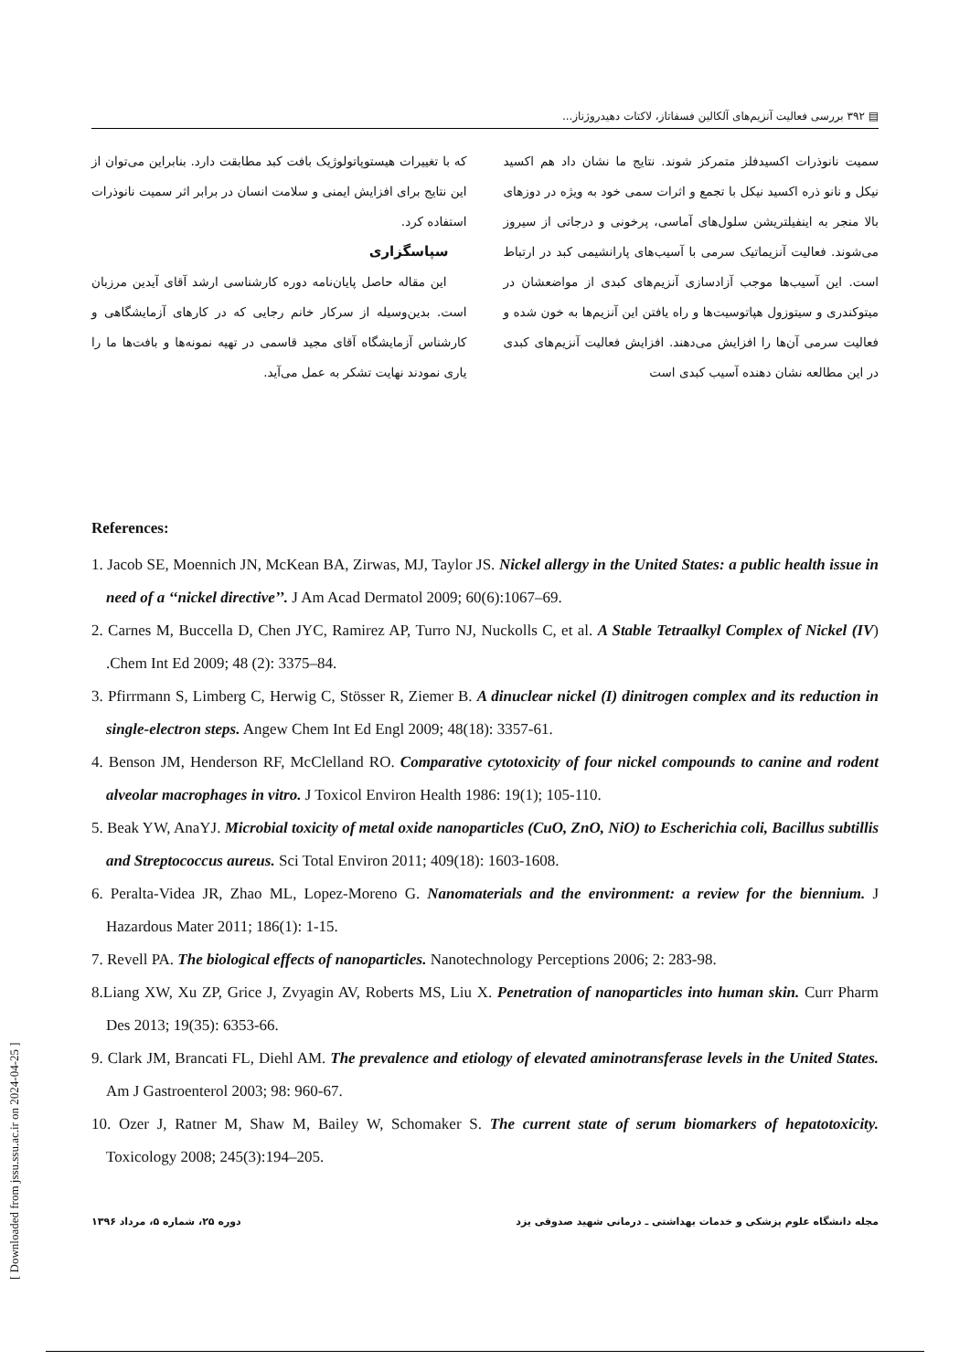▤ ۳۹۲ بررسی فعالیت آنزیم‌های آلکالین فسفاتاز، لاکتات دهیدروژناز...
سمیت نانوذرات اکسیدفلز متمرکز شوند. نتایج ما نشان داد هم اکسید نیکل و نانو ذره اکسید نیکل با تجمع و اثرات سمی خود به ویژه در دوزهای بالا منجر به اینفیلتریشن سلول‌های آماسی، پرخونی و درجاتی از سیروز می‌شوند. فعالیت آنزیماتیک سرمی با آسیب‌های پارانشیمی کبد در ارتباط است. این آسیب‌ها موجب آزادسازی آنزیم‌های کبدی از مواضعشان در میتوکندری و سیتوزول هپاتوسیت‌ها و راه یافتن این آنزیم‌ها به خون شده و فعالیت سرمی آن‌ها را افزایش می‌دهند. افزایش فعالیت آنزیم‌های کبدی در این مطالعه نشان دهنده آسیب کبدی است
که با تغییرات هیستوپاتولوژیک بافت کبد مطابقت دارد. بنابراین می‌توان از این نتایج برای افزایش ایمنی و سلامت انسان در برابر اثر سمیت نانوذرات استفاده کرد.
سپاسگزاری
این مقاله حاصل پایان‌نامه دوره کارشناسی ارشد آقای آیدین مرزبان است. بدین‌وسیله از سرکار خانم رجایی که در کارهای آزمایشگاهی و کارشناس آزمایشگاه آقای مجید قاسمی در تهیه نمونه‌ها و بافت‌ها ما را یاری نمودند نهایت تشکر به عمل می‌آید.
References:
1. Jacob SE, Moennich JN, McKean BA, Zirwas, MJ, Taylor JS. Nickel allergy in the United States: a public health issue in need of a ‘‘nickel directive’’. J Am Acad Dermatol 2009; 60(6):1067–69.
2. Carnes M, Buccella D, Chen JYC, Ramirez AP, Turro NJ, Nuckolls C, et al. A Stable Tetraalkyl Complex of Nickel (IV) .Chem Int Ed 2009; 48 (2): 3375–84.
3. Pfirrmann S, Limberg C, Herwig C, Stösser R, Ziemer B. A dinuclear nickel (I) dinitrogen complex and its reduction in single-electron steps. Angew Chem Int Ed Engl 2009; 48(18): 3357-61.
4. Benson JM, Henderson RF, McClelland RO. Comparative cytotoxicity of four nickel compounds to canine and rodent alveolar macrophages in vitro. J Toxicol Environ Health 1986: 19(1); 105-110.
5. Beak YW, AnaYJ. Microbial toxicity of metal oxide nanoparticles (CuO, ZnO, NiO) to Escherichia coli, Bacillus subtillis and Streptococcus aureus. Sci Total Environ 2011; 409(18): 1603-1608.
6. Peralta-Videa JR, Zhao ML, Lopez-Moreno G. Nanomaterials and the environment: a review for the biennium. J Hazardous Mater 2011; 186(1): 1-15.
7. Revell PA. The biological effects of nanoparticles. Nanotechnology Perceptions 2006; 2: 283-98.
8.Liang XW, Xu ZP, Grice J, Zvyagin AV, Roberts MS, Liu X. Penetration of nanoparticles into human skin. Curr Pharm Des 2013; 19(35): 6353-66.
9. Clark JM, Brancati FL, Diehl AM. The prevalence and etiology of elevated aminotransferase levels in the United States. Am J Gastroenterol 2003; 98: 960-67.
10. Ozer J, Ratner M, Shaw M, Bailey W, Schomaker S. The current state of serum biomarkers of hepatotoxicity. Toxicology 2008; 245(3):194–205.
[ Downloaded from jssu.ssu.ac.ir on 2024-04-25 ]
مجله دانشگاه علوم پزشکی و خدمات بهداشتی ـ درمانی شهید صدوقی یزد دوره ۲۵، شماره ۵، مرداد ۱۳۹۶